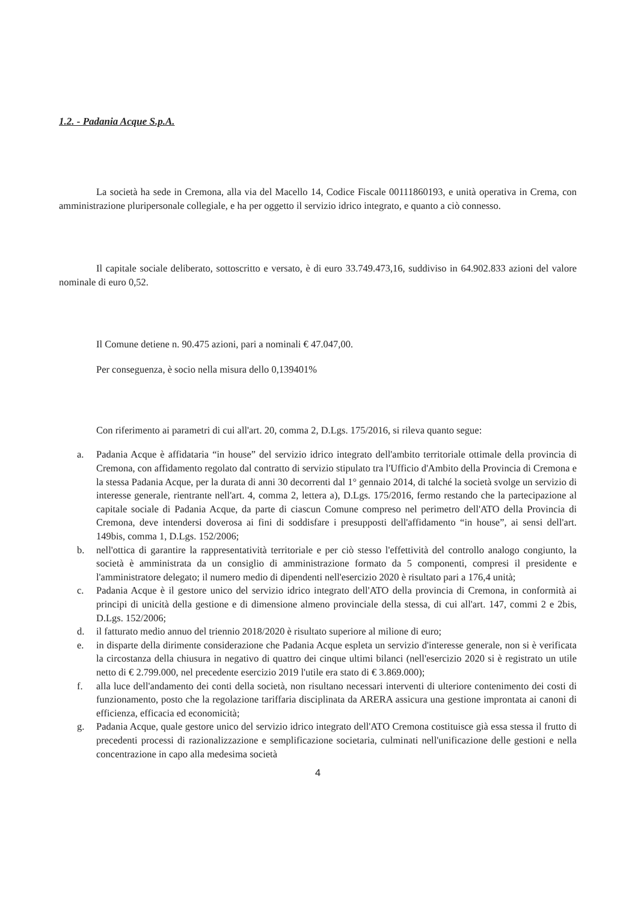1.2. - Padania Acque S.p.A.
La società ha sede in Cremona, alla via del Macello 14, Codice Fiscale 00111860193, e unità operativa in Crema, con amministrazione pluripersonale collegiale, e ha per oggetto il servizio idrico integrato, e quanto a ciò connesso.
Il capitale sociale deliberato, sottoscritto e versato, è di euro 33.749.473,16, suddiviso in 64.902.833 azioni del valore nominale di euro 0,52.
Il Comune detiene n. 90.475 azioni, pari a nominali € 47.047,00.
Per conseguenza, è socio nella misura dello 0,139401%
Con riferimento ai parametri di cui all'art. 20, comma 2, D.Lgs. 175/2016, si rileva quanto segue:
a. Padania Acque è affidataria “in house” del servizio idrico integrato dell'ambito territoriale ottimale della provincia di Cremona, con affidamento regolato dal contratto di servizio stipulato tra l'Ufficio d'Ambito della Provincia di Cremona e la stessa Padania Acque, per la durata di anni 30 decorrenti dal 1° gennaio 2014, di talché la società svolge un servizio di interesse generale, rientrante nell'art. 4, comma 2, lettera a), D.Lgs. 175/2016, fermo restando che la partecipazione al capitale sociale di Padania Acque, da parte di ciascun Comune compreso nel perimetro dell'ATO della Provincia di Cremona, deve intendersi doverosa ai fini di soddisfare i presupposti dell'affidamento “in house”, ai sensi dell'art. 149bis, comma 1, D.Lgs. 152/2006;
b. nell'ottica di garantire la rappresentatività territoriale e per ciò stesso l'effettività del controllo analogo congiunto, la società è amministrata da un consiglio di amministrazione formato da 5 componenti, compresi il presidente e l'amministratore delegato; il numero medio di dipendenti nell'esercizio 2020 è risultato pari a 176,4 unità;
c. Padania Acque è il gestore unico del servizio idrico integrato dell'ATO della provincia di Cremona, in conformità ai principi di unicità della gestione e di dimensione almeno provinciale della stessa, di cui all'art. 147, commi 2 e 2bis, D.Lgs. 152/2006;
d. il fatturato medio annuo del triennio 2018/2020 è risultato superiore al milione di euro;
e. in disparte della dirimente considerazione che Padania Acque espleta un servizio d'interesse generale, non si è verificata la circostanza della chiusura in negativo di quattro dei cinque ultimi bilanci (nell'esercizio 2020 si è registrato un utile netto di € 2.799.000, nel precedente esercizio 2019 l'utile era stato di € 3.869.000);
f. alla luce dell'andamento dei conti della società, non risultano necessari interventi di ulteriore contenimento dei costi di funzionamento, posto che la regolazione tariffaria disciplinata da ARERA assicura una gestione improntata ai canoni di efficienza, efficacia ed economicità;
g. Padania Acque, quale gestore unico del servizio idrico integrato dell'ATO Cremona costituisce già essa stessa il frutto di precedenti processi di razionalizzazione e semplificazione societaria, culminati nell'unificazione delle gestioni e nella concentrazione in capo alla medesima società
4